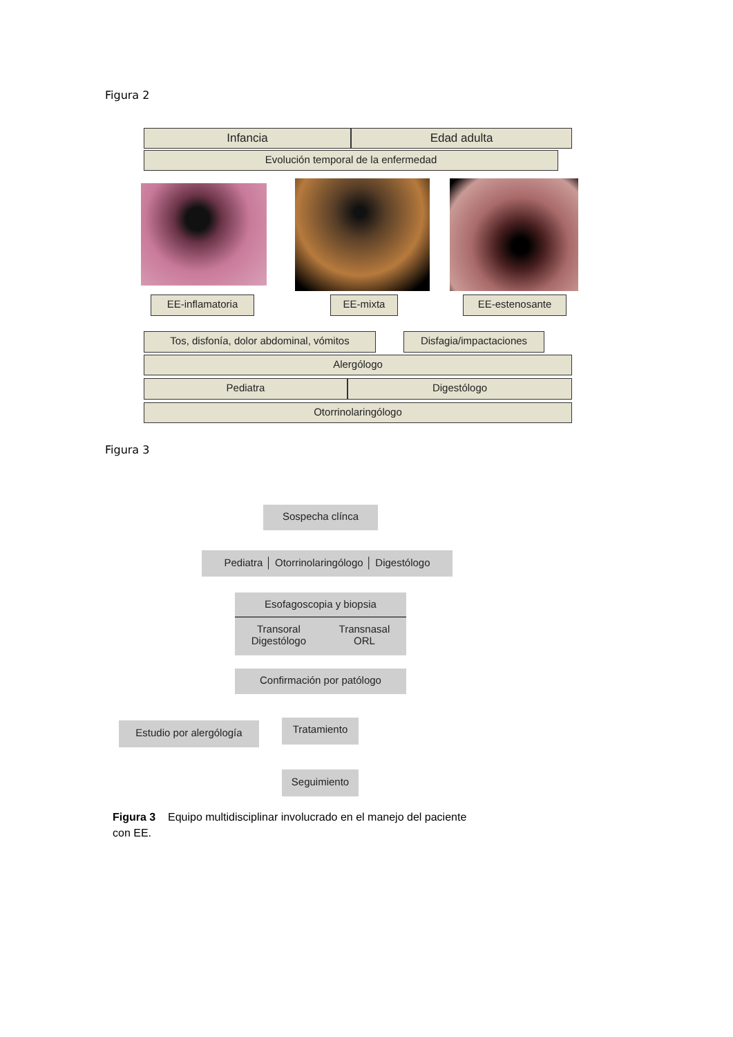Figura 2
Infancia Edad adulta
Evolución temporal de la enfermedad
EE-inflamatoria EE-mixta EE-estenosante
Tos, disfonía, dolor abdominal, vómitos
Disfagia/impactaciones
Alergólogo
Pediatra Digestólogo
Otorrinolaringólogo
Figura 3
Sospecha clínca
Pediatra │ Otorrinolaringólogo │ Digestólogo
Esofagoscopia y biopsia
Transoral
Digestólogo Transnasal
ORL
Confirmación por patólogo
Estudio por alergólogía
Tratamiento
Seguimiento
Figura 3 Equipo multidisciplinar involucrado en el manejo del paciente con EE.